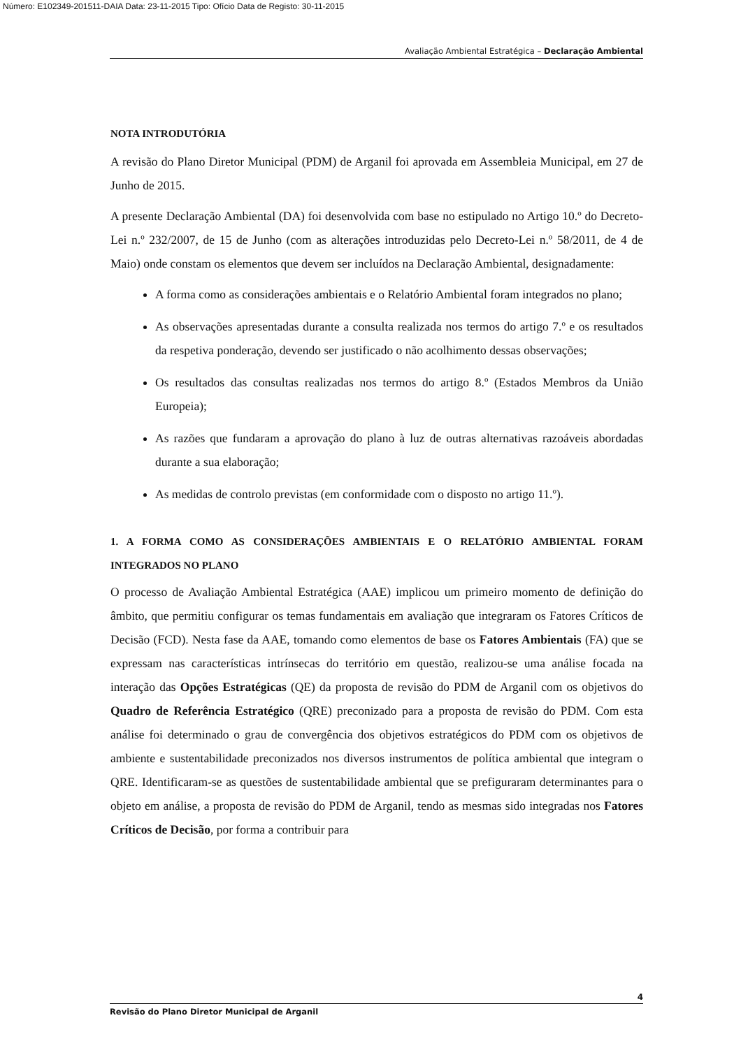Número: E102349-201511-DAIA Data: 23-11-2015 Tipo: Ofício Data de Registo: 30-11-2015
Avaliação Ambiental Estratégica – Declaração Ambiental
NOTA INTRODUTÓRIA
A revisão do Plano Diretor Municipal (PDM) de Arganil foi aprovada em Assembleia Municipal, em 27 de Junho de 2015.
A presente Declaração Ambiental (DA) foi desenvolvida com base no estipulado no Artigo 10.º do Decreto-Lei n.º 232/2007, de 15 de Junho (com as alterações introduzidas pelo Decreto-Lei n.º 58/2011, de 4 de Maio) onde constam os elementos que devem ser incluídos na Declaração Ambiental, designadamente:
A forma como as considerações ambientais e o Relatório Ambiental foram integrados no plano;
As observações apresentadas durante a consulta realizada nos termos do artigo 7.º e os resultados da respetiva ponderação, devendo ser justificado o não acolhimento dessas observações;
Os resultados das consultas realizadas nos termos do artigo 8.º (Estados Membros da União Europeia);
As razões que fundaram a aprovação do plano à luz de outras alternativas razoáveis abordadas durante a sua elaboração;
As medidas de controlo previstas (em conformidade com o disposto no artigo 11.º).
1. A FORMA COMO AS CONSIDERAÇÕES AMBIENTAIS E O RELATÓRIO AMBIENTAL FORAM INTEGRADOS NO PLANO
O processo de Avaliação Ambiental Estratégica (AAE) implicou um primeiro momento de definição do âmbito, que permitiu configurar os temas fundamentais em avaliação que integraram os Fatores Críticos de Decisão (FCD). Nesta fase da AAE, tomando como elementos de base os Fatores Ambientais (FA) que se expressam nas características intrínsecas do território em questão, realizou-se uma análise focada na interação das Opções Estratégicas (QE) da proposta de revisão do PDM de Arganil com os objetivos do Quadro de Referência Estratégico (QRE) preconizado para a proposta de revisão do PDM. Com esta análise foi determinado o grau de convergência dos objetivos estratégicos do PDM com os objetivos de ambiente e sustentabilidade preconizados nos diversos instrumentos de política ambiental que integram o QRE. Identificaram-se as questões de sustentabilidade ambiental que se prefiguraram determinantes para o objeto em análise, a proposta de revisão do PDM de Arganil, tendo as mesmas sido integradas nos Fatores Críticos de Decisão, por forma a contribuir para
4
Revisão do Plano Diretor Municipal de Arganil